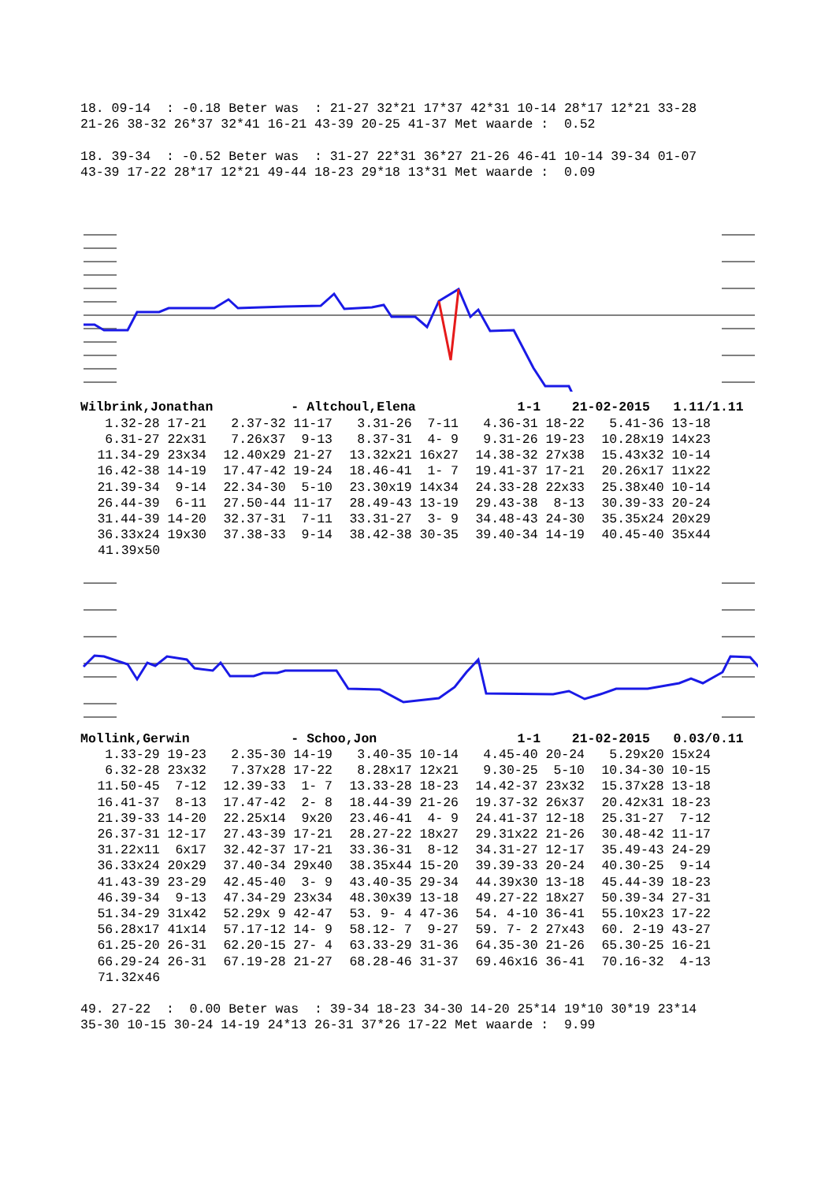18. 09-14  : -0.18 Beter was  : 21-27 32*21 17*37 42*31 10-14 28*17 12*21 33-28
21-26 38-32 26*37 32*41 16-21 43-39 20-25 41-37 Met waarde :  0.52

18. 39-34  : -0.52 Beter was  : 31-27 22*31 36*27 21-26 46-41 10-14 39-34 01-07
43-39 17-22 28*17 12*21 49-44 18-23 29*18 13*31 Met waarde :  0.09
Wilbrink,Jonathan          - Altchoul,Elena             1-1    21-02-2015   1.11/1.11
| 1.32-28 17-21 | 2.37-32 11-17 | 3.31-26 7-11 | 4.36-31 18-22 | 5.41-36 13-18 |
| 6.31-27 22x31 | 7.26x37 9-13 | 8.37-31 4- 9 | 9.31-26 19-23 | 10.28x19 14x23 |
| 11.34-29 23x34 | 12.40x29 21-27 | 13.32x21 16x27 | 14.38-32 27x38 | 15.43x32 10-14 |
| 16.42-38 14-19 | 17.47-42 19-24 | 18.46-41 1- 7 | 19.41-37 17-21 | 20.26x17 11x22 |
| 21.39-34 9-14 | 22.34-30 5-10 | 23.30x19 14x34 | 24.33-28 22x33 | 25.38x40 10-14 |
| 26.44-39 6-11 | 27.50-44 11-17 | 28.49-43 13-19 | 29.43-38 8-13 | 30.39-33 20-24 |
| 31.44-39 14-20 | 32.37-31 7-11 | 33.31-27 3- 9 | 34.48-43 24-30 | 35.35x24 20x29 |
| 36.33x24 19x30 | 37.38-33 9-14 | 38.42-38 30-35 | 39.40-34 14-19 | 40.45-40 35x44 |
| 41.39x50 | | | | |
Mollink,Gerwin             - Schoo,Jon                  1-1    21-02-2015   0.03/0.11
| 1.33-29 19-23 | 2.35-30 14-19 | 3.40-35 10-14 | 4.45-40 20-24 | 5.29x20 15x24 |
| 6.32-28 23x32 | 7.37x28 17-22 | 8.28x17 12x21 | 9.30-25 5-10 | 10.34-30 10-15 |
| 11.50-45 7-12 | 12.39-33 1- 7 | 13.33-28 18-23 | 14.42-37 23x32 | 15.37x28 13-18 |
| 16.41-37 8-13 | 17.47-42 2- 8 | 18.44-39 21-26 | 19.37-32 26x37 | 20.42x31 18-23 |
| 21.39-33 14-20 | 22.25x14 9x20 | 23.46-41 4- 9 | 24.41-37 12-18 | 25.31-27 7-12 |
| 26.37-31 12-17 | 27.43-39 17-21 | 28.27-22 18x27 | 29.31x22 21-26 | 30.48-42 11-17 |
| 31.22x11 6x17 | 32.42-37 17-21 | 33.36-31 8-12 | 34.31-27 12-17 | 35.49-43 24-29 |
| 36.33x24 20x29 | 37.40-34 29x40 | 38.35x44 15-20 | 39.39-33 20-24 | 40.30-25 9-14 |
| 41.43-39 23-29 | 42.45-40 3- 9 | 43.40-35 29-34 | 44.39x30 13-18 | 45.44-39 18-23 |
| 46.39-34 9-13 | 47.34-29 23x34 | 48.30x39 13-18 | 49.27-22 18x27 | 50.39-34 27-31 |
| 51.34-29 31x42 | 52.29x 9 42-47 | 53. 9- 4 47-36 | 54. 4-10 36-41 | 55.10x23 17-22 |
| 56.28x17 41x14 | 57.17-12 14- 9 | 58.12- 7 9-27 | 59. 7- 2 27x43 | 60. 2-19 43-27 |
| 61.25-20 26-31 | 62.20-15 27- 4 | 63.33-29 31-36 | 64.35-30 21-26 | 65.30-25 16-21 |
| 66.29-24 26-31 | 67.19-28 21-27 | 68.28-46 31-37 | 69.46x16 36-41 | 70.16-32 4-13 |
| 71.32x46 | | | | |
49. 27-22  :  0.00 Beter was  : 39-34 18-23 34-30 14-20 25*14 19*10 30*19 23*14
35-30 10-15 30-24 14-19 24*13 26-31 37*26 17-22 Met waarde :  9.99